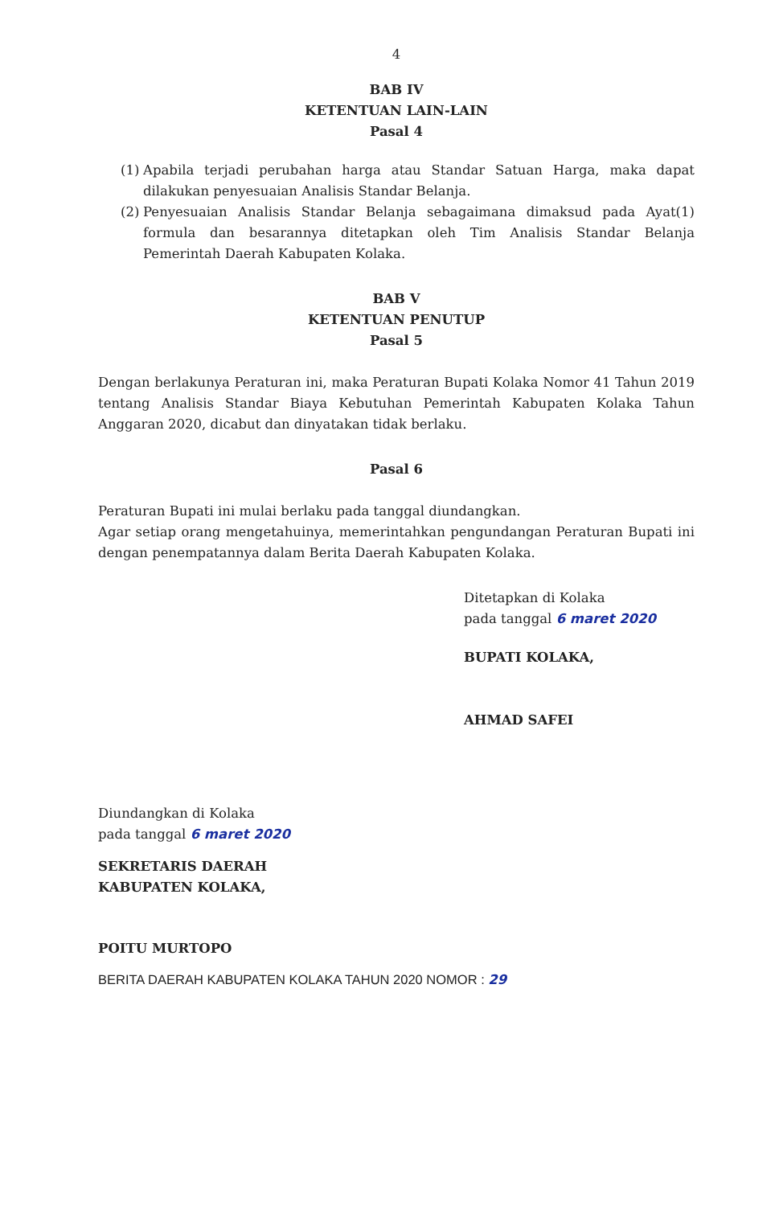4
BAB IV
KETENTUAN LAIN-LAIN
Pasal 4
(1) Apabila terjadi perubahan harga atau Standar Satuan Harga, maka dapat dilakukan penyesuaian Analisis Standar Belanja.
(2) Penyesuaian Analisis Standar Belanja sebagaimana dimaksud pada Ayat(1) formula dan besarannya ditetapkan oleh Tim Analisis Standar Belanja Pemerintah Daerah Kabupaten Kolaka.
BAB V
KETENTUAN PENUTUP
Pasal 5
Dengan berlakunya Peraturan ini, maka Peraturan Bupati Kolaka Nomor 41 Tahun 2019 tentang Analisis Standar Biaya Kebutuhan Pemerintah Kabupaten Kolaka Tahun Anggaran 2020, dicabut dan dinyatakan tidak berlaku.
Pasal 6
Peraturan Bupati ini mulai berlaku pada tanggal diundangkan.
Agar setiap orang mengetahuinya, memerintahkan pengundangan Peraturan Bupati ini dengan penempatannya dalam Berita Daerah Kabupaten Kolaka.
Ditetapkan di Kolaka
pada tanggal 6 maret 2020
BUPATI KOLAKA,
AHMAD SAFEI
Diundangkan di Kolaka
pada tanggal 6 maret 2020
SEKRETARIS DAERAH
KABUPATEN KOLAKA,
POITU MURTOPO
BERITA DAERAH KABUPATEN KOLAKA TAHUN 2020 NOMOR : 29